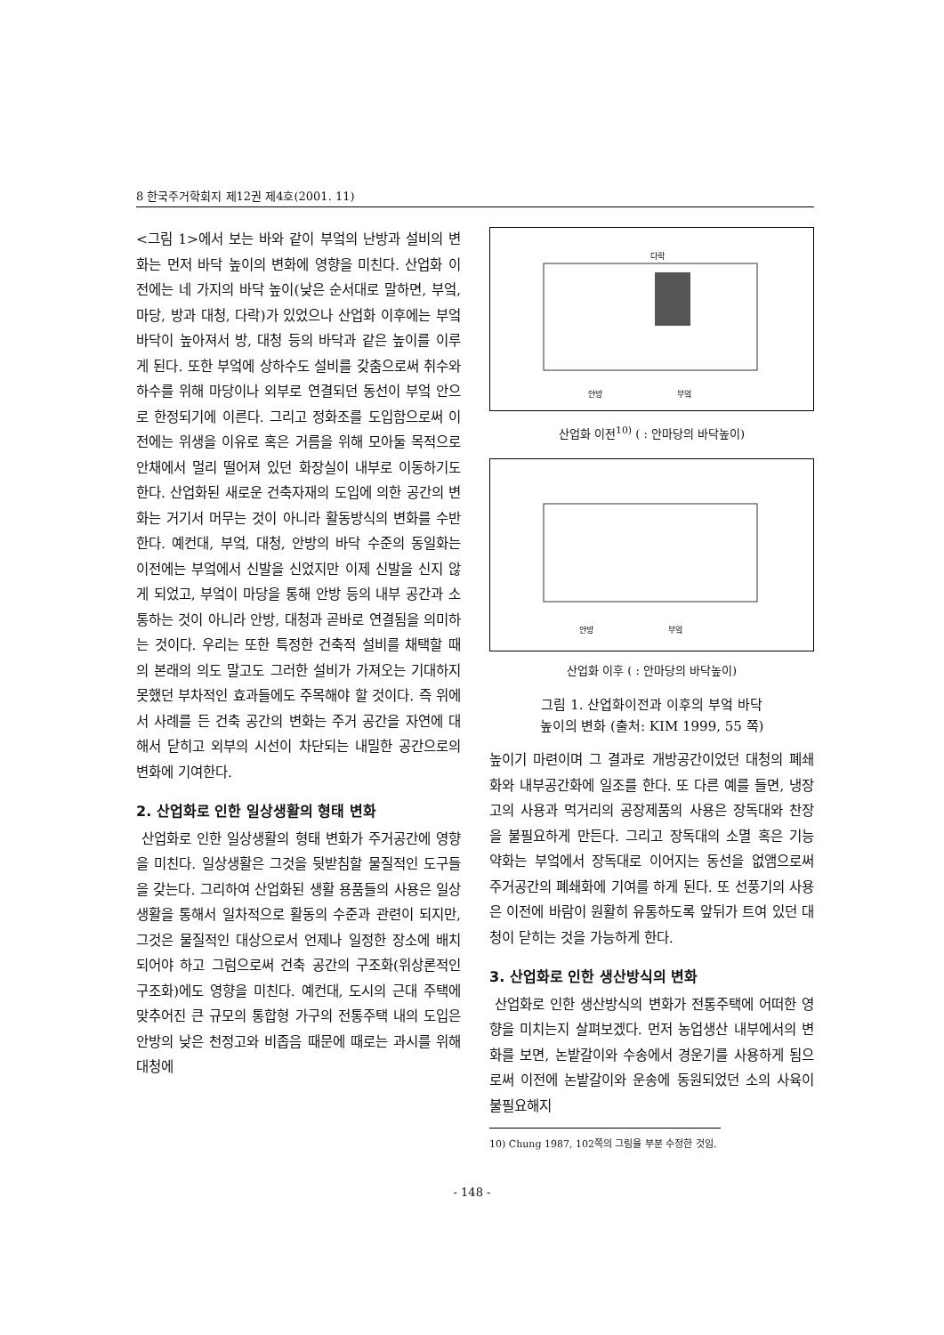8 한국주거학회지 제12권 제4호(2001. 11)
<그림 1>에서 보는 바와 같이 부엌의 난방과 설비의 변화는 먼저 바닥 높이의 변화에 영향을 미친다. 산업화 이전에는 네 가지의 바닥 높이(낮은 순서대로 말하면, 부엌, 마당, 방과 대청, 다락)가 있었으나 산업화 이후에는 부엌 바닥이 높아져서 방, 대청 등의 바닥과 같은 높이를 이루게 된다. 또한 부엌에 상하수도 설비를 갖춤으로써 취수와 하수를 위해 마당이나 외부로 연결되던 동선이 부엌 안으로 한정되기에 이른다. 그리고 정화조를 도입함으로써 이전에는 위생을 이유로 혹은 거름을 위해 모아둘 목적으로 안채에서 멀리 떨어져 있던 화장실이 내부로 이동하기도 한다. 산업화된 새로운 건축자재의 도입에 의한 공간의 변화는 거기서 머무는 것이 아니라 활동방식의 변화를 수반한다. 예컨대, 부엌, 대청, 안방의 바닥 수준의 동일화는 이전에는 부엌에서 신발을 신었지만 이제 신발을 신지 않게 되었고, 부엌이 마당을 통해 안방 등의 내부 공간과 소통하는 것이 아니라 안방, 대청과 곧바로 연결됨을 의미하는 것이다. 우리는 또한 특정한 건축적 설비를 채택할 때의 본래의 의도 말고도 그러한 설비가 가져오는 기대하지 못했던 부차적인 효과들에도 주목해야 할 것이다. 즉 위에서 사례를 든 건축 공간의 변화는 주거 공간을 자연에 대해서 닫히고 외부의 시선이 차단되는 내밀한 공간으로의 변화에 기여한다.
2. 산업화로 인한 일상생활의 형태 변화
산업화로 인한 일상생활의 형태 변화가 주거공간에 영향을 미친다. 일상생활은 그것을 뒷받침할 물질적인 도구들을 갖는다. 그리하여 산업화된 생활 용품들의 사용은 일상생활을 통해서 일차적으로 활동의 수준과 관련이 되지만, 그것은 물질적인 대상으로서 언제나 일정한 장소에 배치되어야 하고 그럼으로써 건축 공간의 구조화(위상론적인 구조화)에도 영향을 미친다. 예컨대, 도시의 근대 주택에 맞추어진 큰 규모의 통합형 가구의 전통주택 내의 도입은 안방의 낮은 천정고와 비좁음 때문에 때로는 과시를 위해 대청에
다락
안방
부엌
산업화 이전<sup>10)</sup> ( : 안마당의 바닥높이)
안방
부엌
산업화 이후 ( : 안마당의 바닥높이)
그림 1. 산업화이전과 이후의 부엌 바닥
높이의 변화 (출처: KIM 1999, 55 쪽)
높이기 마련이며 그 결과로 개방공간이었던 대청의 폐쇄화와 내부공간화에 일조를 한다. 또 다른 예를 들면, 냉장고의 사용과 먹거리의 공장제품의 사용은 장독대와 찬장을 불필요하게 만든다. 그리고 장독대의 소멸 혹은 기능 약화는 부엌에서 장독대로 이어지는 동선을 없앰으로써 주거공간의 폐쇄화에 기여를 하게 된다. 또 선풍기의 사용은 이전에 바람이 원활히 유통하도록 앞뒤가 트여 있던 대청이 닫히는 것을 가능하게 한다.
3. 산업화로 인한 생산방식의 변화
산업화로 인한 생산방식의 변화가 전통주택에 어떠한 영향을 미치는지 살펴보겠다. 먼저 농업생산 내부에서의 변화를 보면, 논밭갈이와 수송에서 경운기를 사용하게 됨으로써 이전에 논밭갈이와 운송에 동원되었던 소의 사육이 불필요해지
10) Chung 1987, 102쪽의 그림을 부분 수정한 것임.
- 148 -